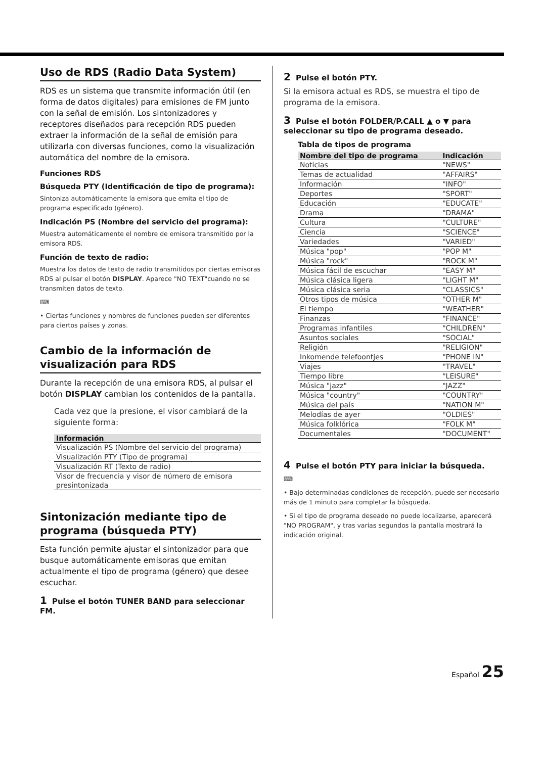Uso de RDS (Radio Data System)
RDS es un sistema que transmite información útil (en forma de datos digitales) para emisiones de FM junto con la señal de emisión. Los sintonizadores y receptores diseñados para recepción RDS pueden extraer la información de la señal de emisión para utilizarla con diversas funciones, como la visualización automática del nombre de la emisora.
Funciones RDS
Búsqueda PTY (Identificación de tipo de programa):
Sintoniza automáticamente la emisora que emita el tipo de programa especificado (género).
Indicación PS (Nombre del servicio del programa):
Muestra automáticamente el nombre de emisora transmitido por la emisora RDS.
Función de texto de radio:
Muestra los datos de texto de radio transmitidos por ciertas emisoras RDS al pulsar el botón DISPLAY. Aparece "NO TEXT"cuando no se transmiten datos de texto.
⌨
• Ciertas funciones y nombres de funciones pueden ser diferentes para ciertos países y zonas.
Cambio de la información de visualización para RDS
Durante la recepción de una emisora RDS, al pulsar el botón DISPLAY cambian los contenidos de la pantalla.
Cada vez que la presione, el visor cambiará de la siguiente forma:
| Información |
| --- |
| Visualización PS (Nombre del servicio del programa) |
| Visualización PTY (Tipo de programa) |
| Visualización RT (Texto de radio) |
| Visor de frecuencia y visor de número de emisora presintonizada |
Sintonización mediante tipo de programa (búsqueda PTY)
Esta función permite ajustar el sintonizador para que busque automáticamente emisoras que emitan actualmente el tipo de programa (género) que desee escuchar.
1 Pulse el botón TUNER BAND para seleccionar FM.
2 Pulse el botón PTY.
Si la emisora actual es RDS, se muestra el tipo de programa de la emisora.
3 Pulse el botón FOLDER/P.CALL ▲ o ▼ para seleccionar su tipo de programa deseado.
Tabla de tipos de programa
| Nombre del tipo de programa | Indicación |
| --- | --- |
| Noticias | "NEWS" |
| Temas de actualidad | "AFFAIRS" |
| Información | "INFO" |
| Deportes | "SPORT" |
| Educación | "EDUCATE" |
| Drama | "DRAMA" |
| Cultura | "CULTURE" |
| Ciencia | "SCIENCE" |
| Variedades | "VARIED" |
| Música "pop" | "POP M" |
| Música "rock" | "ROCK M" |
| Música fácil de escuchar | "EASY M" |
| Música clásica ligera | "LIGHT M" |
| Música clásica seria | "CLASSICS" |
| Otros tipos de música | "OTHER M" |
| El tiempo | "WEATHER" |
| Finanzas | "FINANCE" |
| Programas infantiles | "CHILDREN" |
| Asuntos sociales | "SOCIAL" |
| Religión | "RELIGION" |
| Inkomende telefoontjes | "PHONE IN" |
| Viajes | "TRAVEL" |
| Tiempo libre | "LEISURE" |
| Música "jazz" | "JAZZ" |
| Música "country" | "COUNTRY" |
| Música del país | "NATION M" |
| Melodías de ayer | "OLDIES" |
| Música folklórica | "FOLK M" |
| Documentales | "DOCUMENT" |
4 Pulse el botón PTY para iniciar la búsqueda.
⌨
• Bajo determinadas condiciones de recepción, puede ser necesario más de 1 minuto para completar la búsqueda.
• Si el tipo de programa deseado no puede localizarse, aparecerá "NO PROGRAM", y tras varias segundos la pantalla mostrará la indicación original.
Español 25